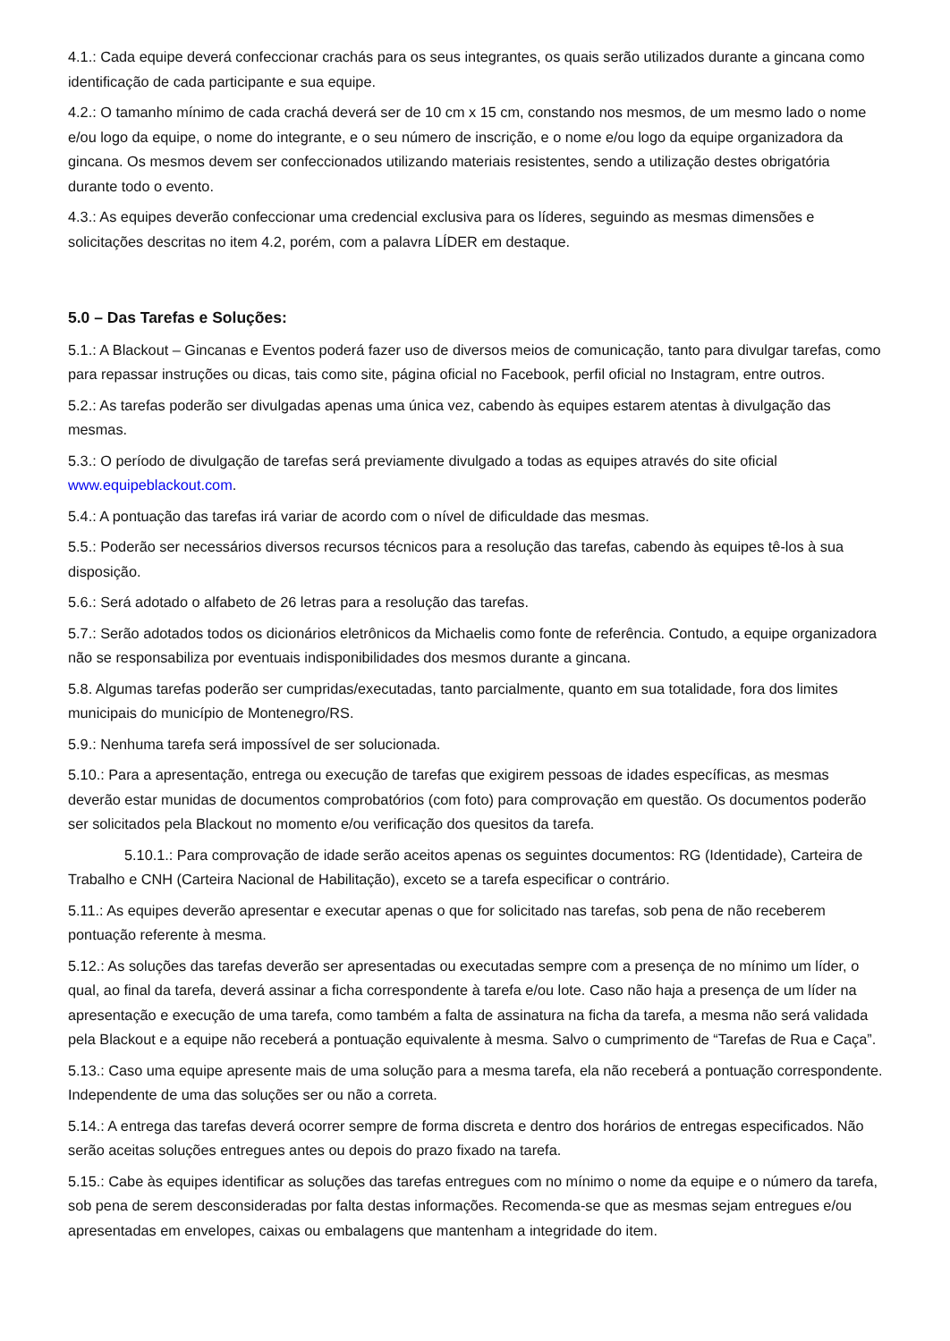4.1.: Cada equipe deverá confeccionar crachás para os seus integrantes, os quais serão utilizados durante a gincana como identificação de cada participante e sua equipe.
4.2.: O tamanho mínimo de cada crachá deverá ser de 10 cm x 15 cm, constando nos mesmos, de um mesmo lado o nome e/ou logo da equipe, o nome do integrante, e o seu número de inscrição, e o nome e/ou logo da equipe organizadora da gincana. Os mesmos devem ser confeccionados utilizando materiais resistentes, sendo a utilização destes obrigatória durante todo o evento.
4.3.: As equipes deverão confeccionar uma credencial exclusiva para os líderes, seguindo as mesmas dimensões e solicitações descritas no item 4.2, porém, com a palavra LÍDER em destaque.
5.0 – Das Tarefas e Soluções:
5.1.: A Blackout – Gincanas e Eventos poderá fazer uso de diversos meios de comunicação, tanto para divulgar tarefas, como para repassar instruções ou dicas, tais como site, página oficial no Facebook, perfil oficial no Instagram, entre outros.
5.2.: As tarefas poderão ser divulgadas apenas uma única vez, cabendo às equipes estarem atentas à divulgação das mesmas.
5.3.: O período de divulgação de tarefas será previamente divulgado a todas as equipes através do site oficial www.equipeblackout.com.
5.4.: A pontuação das tarefas irá variar de acordo com o nível de dificuldade das mesmas.
5.5.: Poderão ser necessários diversos recursos técnicos para a resolução das tarefas, cabendo às equipes tê-los à sua disposição.
5.6.: Será adotado o alfabeto de 26 letras para a resolução das tarefas.
5.7.: Serão adotados todos os dicionários eletrônicos da Michaelis como fonte de referência. Contudo, a equipe organizadora não se responsabiliza por eventuais indisponibilidades dos mesmos durante a gincana.
5.8. Algumas tarefas poderão ser cumpridas/executadas, tanto parcialmente, quanto em sua totalidade, fora dos limites municipais do município de Montenegro/RS.
5.9.: Nenhuma tarefa será impossível de ser solucionada.
5.10.: Para a apresentação, entrega ou execução de tarefas que exigirem pessoas de idades específicas, as mesmas deverão estar munidas de documentos comprobatórios (com foto) para comprovação em questão. Os documentos poderão ser solicitados pela Blackout no momento e/ou verificação dos quesitos da tarefa.
5.10.1.: Para comprovação de idade serão aceitos apenas os seguintes documentos: RG (Identidade), Carteira de Trabalho e CNH (Carteira Nacional de Habilitação), exceto se a tarefa especificar o contrário.
5.11.: As equipes deverão apresentar e executar apenas o que for solicitado nas tarefas, sob pena de não receberem pontuação referente à mesma.
5.12.: As soluções das tarefas deverão ser apresentadas ou executadas sempre com a presença de no mínimo um líder, o qual, ao final da tarefa, deverá assinar a ficha correspondente à tarefa e/ou lote. Caso não haja a presença de um líder na apresentação e execução de uma tarefa, como também a falta de assinatura na ficha da tarefa, a mesma não será validada pela Blackout e a equipe não receberá a pontuação equivalente à mesma. Salvo o cumprimento de “Tarefas de Rua e Caça”.
5.13.: Caso uma equipe apresente mais de uma solução para a mesma tarefa, ela não receberá a pontuação correspondente. Independente de uma das soluções ser ou não a correta.
5.14.: A entrega das tarefas deverá ocorrer sempre de forma discreta e dentro dos horários de entregas especificados. Não serão aceitas soluções entregues antes ou depois do prazo fixado na tarefa.
5.15.: Cabe às equipes identificar as soluções das tarefas entregues com no mínimo o nome da equipe e o número da tarefa, sob pena de serem desconsideradas por falta destas informações. Recomenda-se que as mesmas sejam entregues e/ou apresentadas em envelopes, caixas ou embalagens que mantenham a integridade do item.